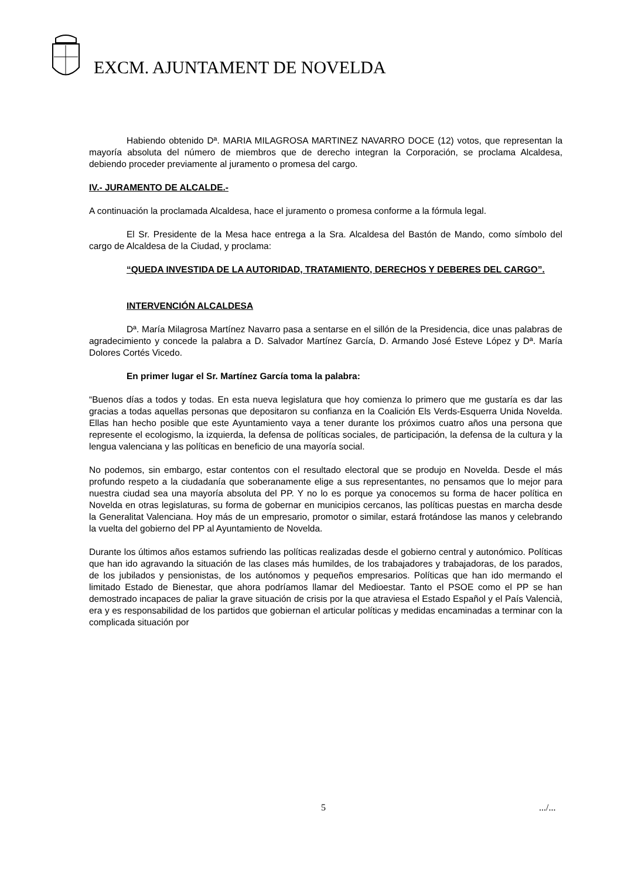EXCM. AJUNTAMENT DE NOVELDA
Habiendo obtenido Dª. MARIA MILAGROSA MARTINEZ NAVARRO DOCE (12) votos, que representan la mayoría absoluta del número de miembros que de derecho integran la Corporación, se proclama Alcaldesa, debiendo proceder previamente al juramento o promesa del cargo.
IV.- JURAMENTO DE ALCALDE.-
A continuación la proclamada Alcaldesa, hace el juramento o promesa conforme a la fórmula legal.
El Sr. Presidente de la Mesa hace entrega a la Sra. Alcaldesa del Bastón de Mando, como símbolo del cargo de Alcaldesa de la Ciudad, y proclama:
“QUEDA INVESTIDA DE LA AUTORIDAD, TRATAMIENTO, DERECHOS Y DEBERES DEL CARGO”.
INTERVENCIÓN ALCALDESA
Dª. María Milagrosa Martínez Navarro pasa a sentarse en el sillón de la Presidencia, dice unas palabras de agradecimiento y concede la palabra a D. Salvador Martínez García, D. Armando José Esteve López y Dª. María Dolores Cortés Vicedo.
En primer lugar el Sr. Martínez García toma la palabra:
“Buenos días a todos y todas. En esta nueva legislatura que hoy comienza lo primero que me gustaría es dar las gracias a todas aquellas personas que depositaron su confianza en la Coalición Els Verds-Esquerra Unida Novelda. Ellas han hecho posible que este Ayuntamiento vaya a tener durante los próximos cuatro años una persona que represente el ecologismo, la izquierda, la defensa de políticas sociales, de participación, la defensa de la cultura y la lengua valenciana y las políticas en beneficio de una mayoría social.
No podemos, sin embargo, estar contentos con el resultado electoral que se produjo en Novelda. Desde el más profundo respeto a la ciudadanía que soberanamente elige a sus representantes, no pensamos que lo mejor para nuestra ciudad sea una mayoría absoluta del PP. Y no lo es porque ya conocemos su forma de hacer política en Novelda en otras legislaturas, su forma de gobernar en municipios cercanos, las políticas puestas en marcha desde la Generalitat Valenciana. Hoy más de un empresario, promotor o similar, estará frotándose las manos y celebrando la vuelta del gobierno del PP al Ayuntamiento de Novelda.
Durante los últimos años estamos sufriendo las políticas realizadas desde el gobierno central y autonómico. Políticas que han ido agravando la situación de las clases más humildes, de los trabajadores y trabajadoras, de los parados, de los jubilados y pensionistas, de los autónomos y pequeños empresarios. Políticas que han ido mermando el limitado Estado de Bienestar, que ahora podríamos llamar del Medioestar. Tanto el PSOE como el PP se han demostrado incapaces de paliar la grave situación de crisis por la que atraviesa el Estado Español y el País Valencià, era y es responsabilidad de los partidos que gobiernan el articular políticas y medidas encaminadas a terminar con la complicada situación por
5 .../...